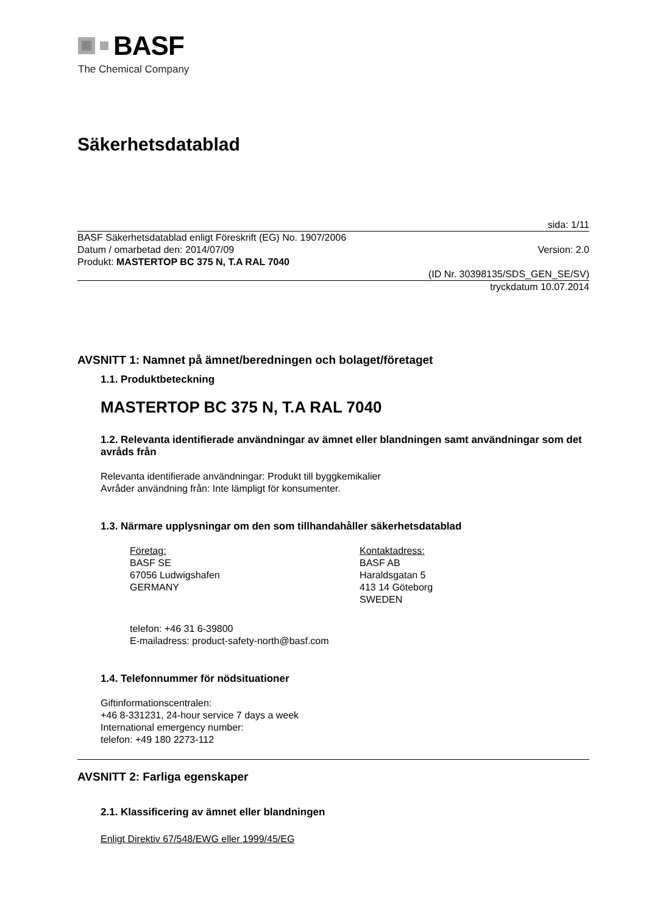BASF
The Chemical Company
Säkerhetsdatablad
sida: 1/11
BASF Säkerhetsdatablad enligt Föreskrift (EG) No. 1907/2006
Datum / omarbetad den: 2014/07/09 Version: 2.0
Produkt: MASTERTOP BC 375 N, T.A RAL 7040
(ID Nr. 30398135/SDS_GEN_SE/SV)
tryckdatum 10.07.2014
AVSNITT 1: Namnet på ämnet/beredningen och bolaget/företaget
1.1. Produktbeteckning
MASTERTOP BC 375 N, T.A RAL 7040
1.2. Relevanta identifierade användningar av ämnet eller blandningen samt användningar som det avråds från
Relevanta identifierade användningar: Produkt till byggkemikalier
Avråder användning från: Inte lämpligt för konsumenter.
1.3. Närmare upplysningar om den som tillhandahåller säkerhetsdatablad
Företag:
BASF SE
67056 Ludwigshafen
GERMANY
Kontaktadress:
BASF AB
Haraldsgatan 5
413 14 Göteborg
SWEDEN
telefon: +46 31 6-39800
E-mailadress: product-safety-north@basf.com
1.4. Telefonnummer för nödsituationer
Giftinformationscentralen:
+46 8-331231, 24-hour service 7 days a week
International emergency number:
telefon: +49 180 2273-112
AVSNITT 2: Farliga egenskaper
2.1. Klassificering av ämnet eller blandningen
Enligt Direktiv 67/548/EWG eller 1999/45/EG